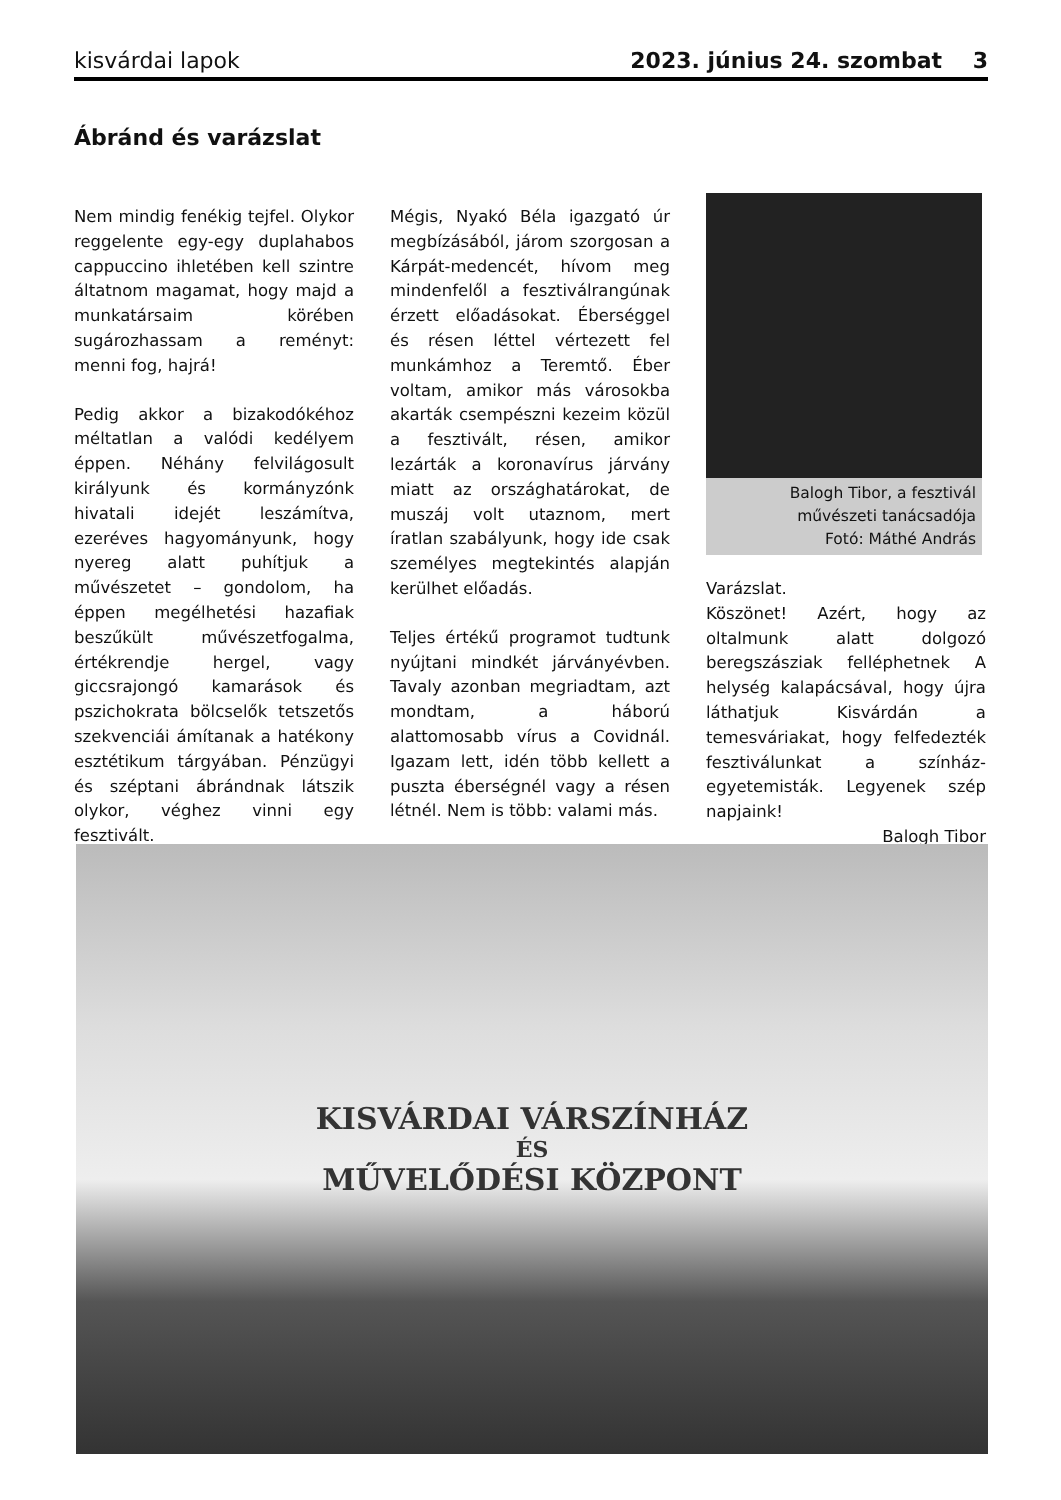kisvárdai lapok 2023. június 24. szombat 3
Ábránd és varázslat
Nem mindig fenékig tejfel. Olykor reggelente egy-egy duplahabos cappuccino ihletében kell szintre áltatnom magamat, hogy majd a munkatársaim körében sugározhassam a reményt: menni fog, hajrá!
Pedig akkor a bizakodókéhoz méltatlan a valódi kedélyem éppen. Néhány felvilágosult királyunk és kormányzónk hivatali idejét leszámítva, ezeréves hagyományunk, hogy nyereg alatt puhítjuk a művészetet – gondolom, ha éppen megélhetési hazafiak beszűkült művészetfogalma, értékrendje hergel, vagy giccsrajongó kamarások és pszichokrata bölcselők tetszetős szekvenciái ámítanak a hatékony esztétikum tárgyában. Pénzügyi és széptani ábrándnak látszik olykor, véghez vinni egy fesztivált.
Mégis, Nyakó Béla igazgató úr megbízásából, járom szorgosan a Kárpát-medencét, hívom meg mindenfelől a fesztiválrangúnak érzett előadásokat. Éberséggel és résen léttel vértezett fel munkámhoz a Teremtő. Éber voltam, amikor más városokba akarták csempészni kezeim közül a fesztivált, résen, amikor lezárták a koronavírus járvány miatt az országhatárokat, de muszáj volt utaznom, mert íratlan szabályunk, hogy ide csak személyes megtekintés alapján kerülhet előadás.
Teljes értékű programot tudtunk nyújtani mindkét járványévben. Tavaly azonban megriadtam, azt mondtam, a háború alattomosabb vírus a Covidnál. Igazam lett, idén több kellett a puszta éberségnél vagy a résen létnél. Nem is több: valami más.
Balogh Tibor, a fesztivál művészeti tanácsadója
Fotó: Máthé András
Varázslat.
Köszönet! Azért, hogy az oltalmunk alatt dolgozó beregszásziak felléphetnek A helység kalapácsával, hogy újra láthatjuk Kisvárdán a temesváriakat, hogy felfedezték fesztiválunkat a színház-egyetemisták. Legyenek szép napjaink!
Balogh Tibor
KISVÁRDAI VÁRSZÍNHÁZ
ÉS
MŰVELŐDÉSI KÖZPONT